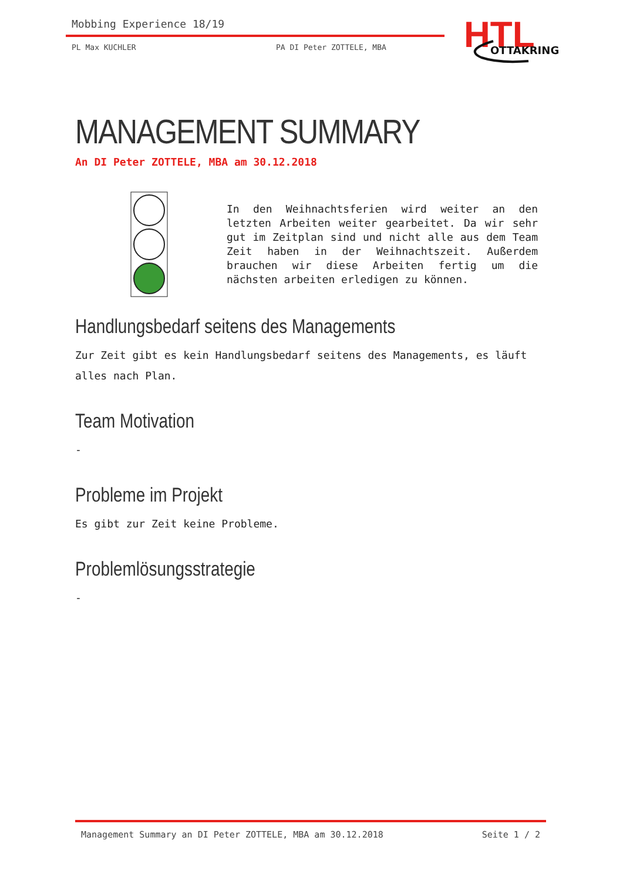Mobbing Experience 18/19
PL Max KUCHLER PA DI Peter ZOTTELE, MBA
HTL
OTTAKRING
MANAGEMENT SUMMARY
An DI Peter ZOTTELE, MBA am 30.12.2018
In den Weihnachtsferien wird weiter an den letzten Arbeiten weiter gearbeitet. Da wir sehr gut im Zeitplan sind und nicht alle aus dem Team Zeit haben in der Weihnachtszeit. Außerdem brauchen wir diese Arbeiten fertig um die nächsten arbeiten erledigen zu können.
Handlungsbedarf seitens des Managements
Zur Zeit gibt es kein Handlungsbedarf seitens des Managements, es läuft alles nach Plan.
Team Motivation
-
Probleme im Projekt
Es gibt zur Zeit keine Probleme.
Problemlösungsstrategie
-
Management Summary an DI Peter ZOTTELE, MBA am 30.12.2018 Seite 1 / 2